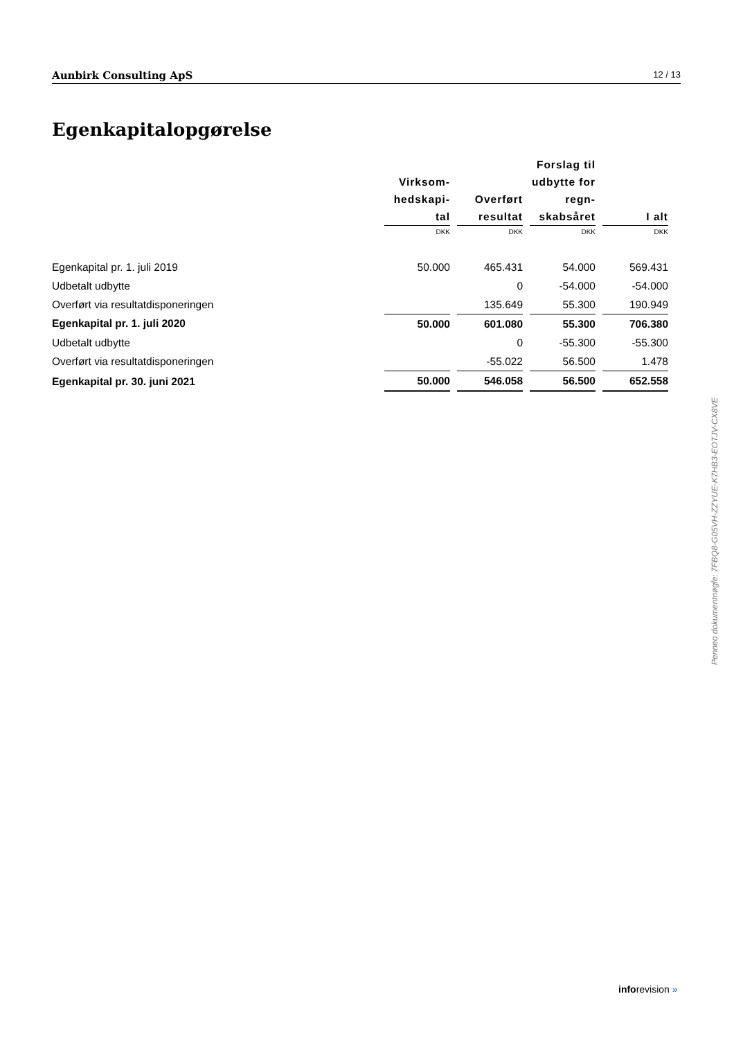Aunbirk Consulting ApS 12 / 13
Egenkapitalopgørelse
| | Virksom- hedskapi- tal | Overført resultat | Forslag til udbytte for regn- skabsåret | I alt |
| --- | --- | --- | --- | --- |
| | DKK | DKK | DKK | DKK |
| Egenkapital pr. 1. juli 2019 | 50.000 | 465.431 | 54.000 | 569.431 |
| Udbetalt udbytte | | 0 | -54.000 | -54.000 |
| Overført via resultatdisponeringen | | 135.649 | 55.300 | 190.949 |
| Egenkapital pr. 1. juli 2020 | 50.000 | 601.080 | 55.300 | 706.380 |
| Udbetalt udbytte | | 0 | -55.300 | -55.300 |
| Overført via resultatdisponeringen | | -55.022 | 56.500 | 1.478 |
| Egenkapital pr. 30. juni 2021 | 50.000 | 546.058 | 56.500 | 652.558 |
Penneo dokumentnøgle: 7FBQ8-G05VH-ZZYUE-K7HB3-EOTJV-CX8VE
inforevision »